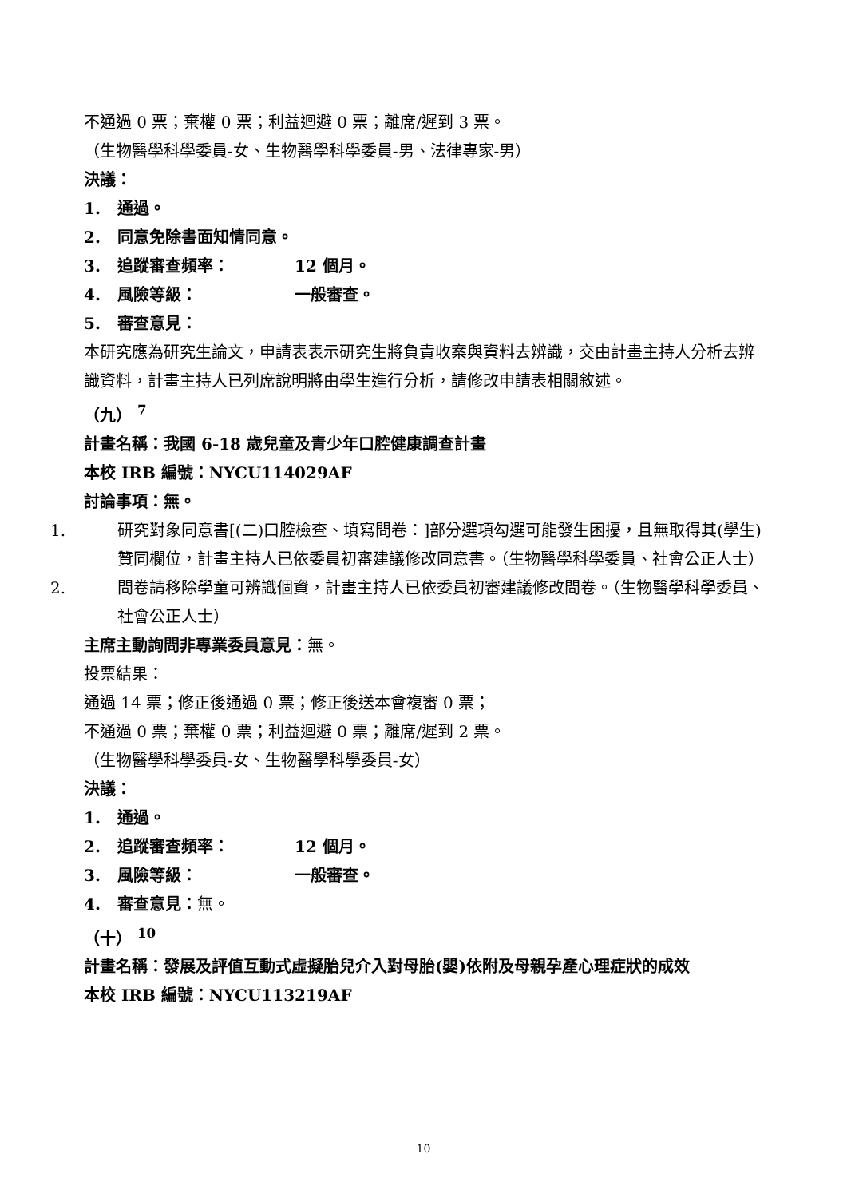不通過 0 票；棄權 0 票；利益迴避 0 票；離席/遲到 3 票。
（生物醫學科學委員-女、生物醫學科學委員-男、法律專家-男）
決議：
1. 通過。
2. 同意免除書面知情同意。
3. 追蹤審查頻率： 12 個月。
4. 風險等級： 一般審查。
5. 審查意見：
本研究應為研究生論文，申請表表示研究生將負責收案與資料去辨識，交由計畫主持人分析去辨識資料，計畫主持人已列席說明將由學生進行分析，請修改申請表相關敘述。
（九） <sup>7</sup>
計畫名稱：我國 6-18 歲兒童及青少年口腔健康調查計畫
本校 IRB 編號：NYCU114029AF
討論事項：無。
1. 研究對象同意書[(二)口腔檢查、填寫問卷：]部分選項勾選可能發生困擾，且無取得其(學生)贊同欄位，計畫主持人已依委員初審建議修改同意書。（生物醫學科學委員、社會公正人士）
2. 問卷請移除學童可辨識個資，計畫主持人已依委員初審建議修改問卷。（生物醫學科學委員、社會公正人士）
主席主動詢問非專業委員意見：無。
投票結果：
通過 14 票；修正後通過 0 票；修正後送本會複審 0 票；
不通過 0 票；棄權 0 票；利益迴避 0 票；離席/遲到 2 票。
（生物醫學科學委員-女、生物醫學科學委員-女）
決議：
1. 通過。
2. 追蹤審查頻率： 12 個月。
3. 風險等級： 一般審查。
4. 審查意見：無。
（十） <sup>10</sup>
計畫名稱：發展及評值互動式虛擬胎兒介入對母胎(嬰)依附及母親孕產心理症狀的成效
本校 IRB 編號：NYCU113219AF
10